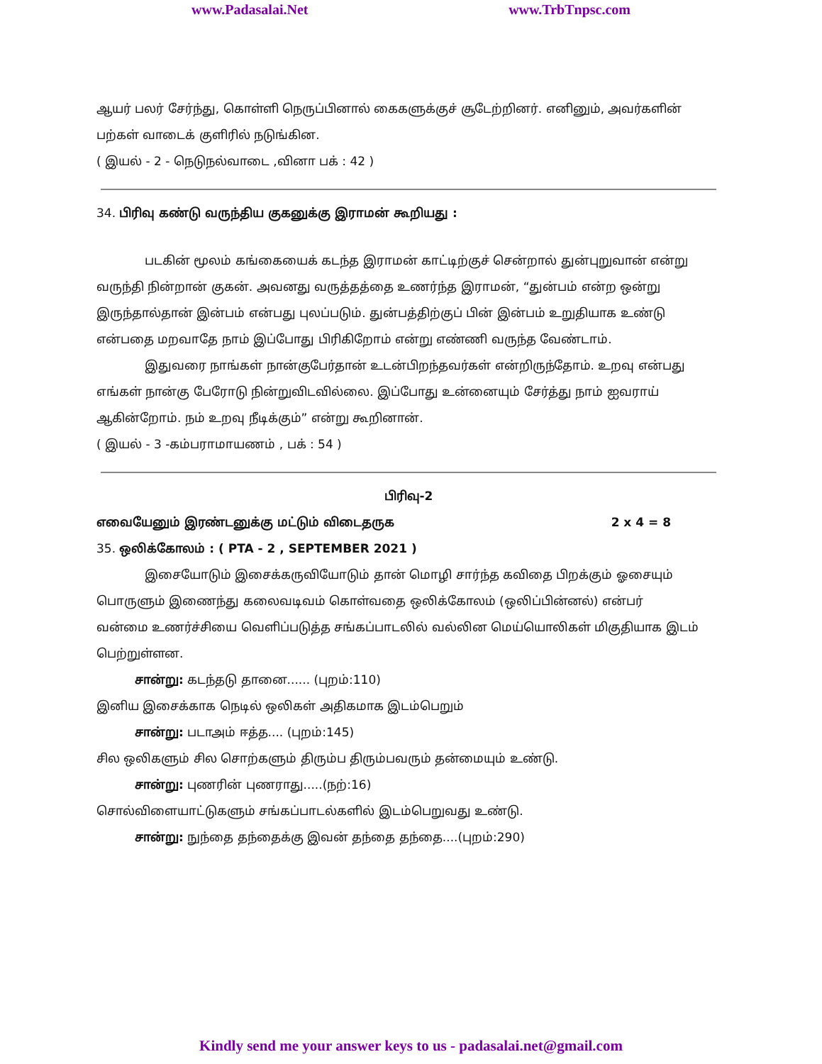www.Padasalai.Net www.TrbTnpsc.com
ஆயர் பலர் சேர்ந்து, கொள்ளி நெருப்பினால் கைகளுக்குச் சூடேற்றினர். எனினும், அவர்களின் பற்கள் வாடைக் குளிரில் நடுங்கின.
( இயல் - 2 - நெடுநல்வாடை ,வினா பக் : 42 )
34. பிரிவு கண்டு வருந்திய குகனுக்கு இராமன் கூறியது :
படகின் மூலம் கங்கையைக் கடந்த இராமன் காட்டிற்குச் சென்றால் துன்புறுவான் என்று வருந்தி நின்றான் குகன். அவனது வருத்தத்தை உணர்ந்த இராமன், “துன்பம் என்ற ஒன்று இருந்தால்தான் இன்பம் என்பது புலப்படும். துன்பத்திற்குப் பின் இன்பம் உறுதியாக உண்டு என்பதை மறவாதே நாம் இப்போது பிரிகிறோம் என்று எண்ணி வருந்த வேண்டாம்.
இதுவரை நாங்கள் நான்குபேர்தான் உடன்பிறந்தவர்கள் என்றிருந்தோம். உறவு என்பது எங்கள் நான்கு பேரோடு நின்றுவிடவில்லை. இப்போது உன்னையும் சேர்த்து நாம் ஐவராய் ஆகின்றோம். நம் உறவு நீடிக்கும்” என்று கூறினான்.
( இயல் - 3 -கம்பராமாயணம் , பக் : 54 )
பிரிவு-2
எவையேனும் இரண்டனுக்கு மட்டும் விடைதருக 2 x 4 = 8
35. ஒலிக்கோலம் : ( PTA - 2 , SEPTEMBER 2021 )
இசையோடும் இசைக்கருவியோடும் தான் மொழி சார்ந்த கவிதை பிறக்கும் ஓசையும் பொருளும் இணைந்து கலைவடிவம் கொள்வதை ஒலிக்கோலம் (ஒலிப்பின்னல்) என்பர்
வன்மை உணர்ச்சியை வெளிப்படுத்த சங்கப்பாடலில் வல்லின மெய்யொலிகள் மிகுதியாக இடம் பெற்றுள்ளன.
சான்று: கடந்தடு தானை...... (புறம்:110)
இனிய இசைக்காக நெடில் ஒலிகள் அதிகமாக இடம்பெறும்
சான்று: படாஅம் ஈத்த.... (புறம்:145)
சில ஒலிகளும் சில சொற்களும் திரும்ப திரும்பவரும் தன்மையும் உண்டு.
சான்று: புணரின் புணராது.....(நற்:16)
சொல்விளையாட்டுகளும் சங்கப்பாடல்களில் இடம்பெறுவது உண்டு.
சான்று: நுந்தை தந்தைக்கு இவன் தந்தை தந்தை....(புறம்:290)
Kindly send me your answer keys to us - padasalai.net@gmail.com